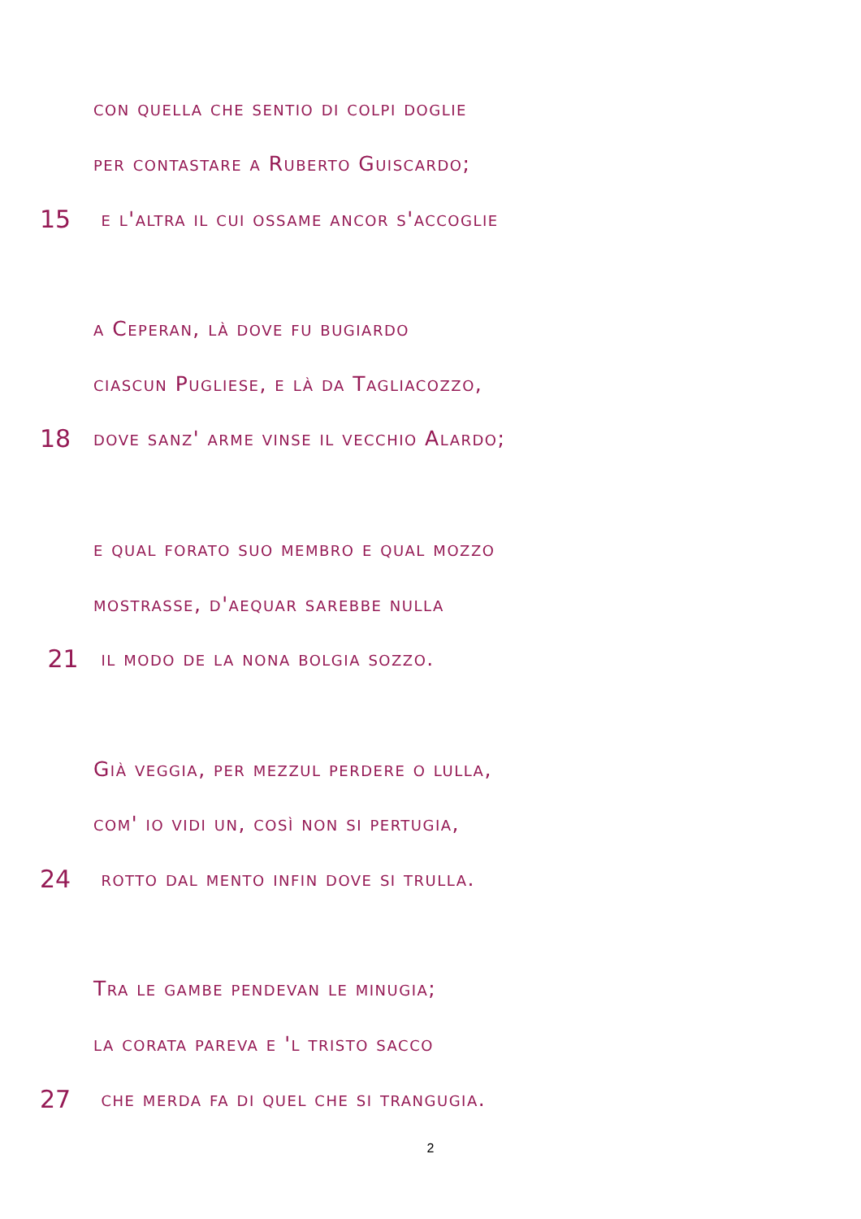con quella che sentio di colpi doglie
per contastare a Ruberto Guiscardo;
15 e l'altra il cui ossame ancor s'accoglie
a Ceperan, là dove fu bugiardo
ciascun Pugliese, e là da Tagliacozzo,
18 dove sanz' arme vinse il vecchio Alardo;
e qual forato suo membro e qual mozzo
mostrasse, d'aequar sarebbe nulla
21 il modo de la nona bolgia sozzo.
Già veggia, per mezzul perdere o lulla,
com' io vidi un, così non si pertugia,
24 rotto dal mento infin dove si trulla.
Tra le gambe pendevan le minugia;
la corata pareva e 'l tristo sacco
27 che merda fa di quel che si trangugia.
2